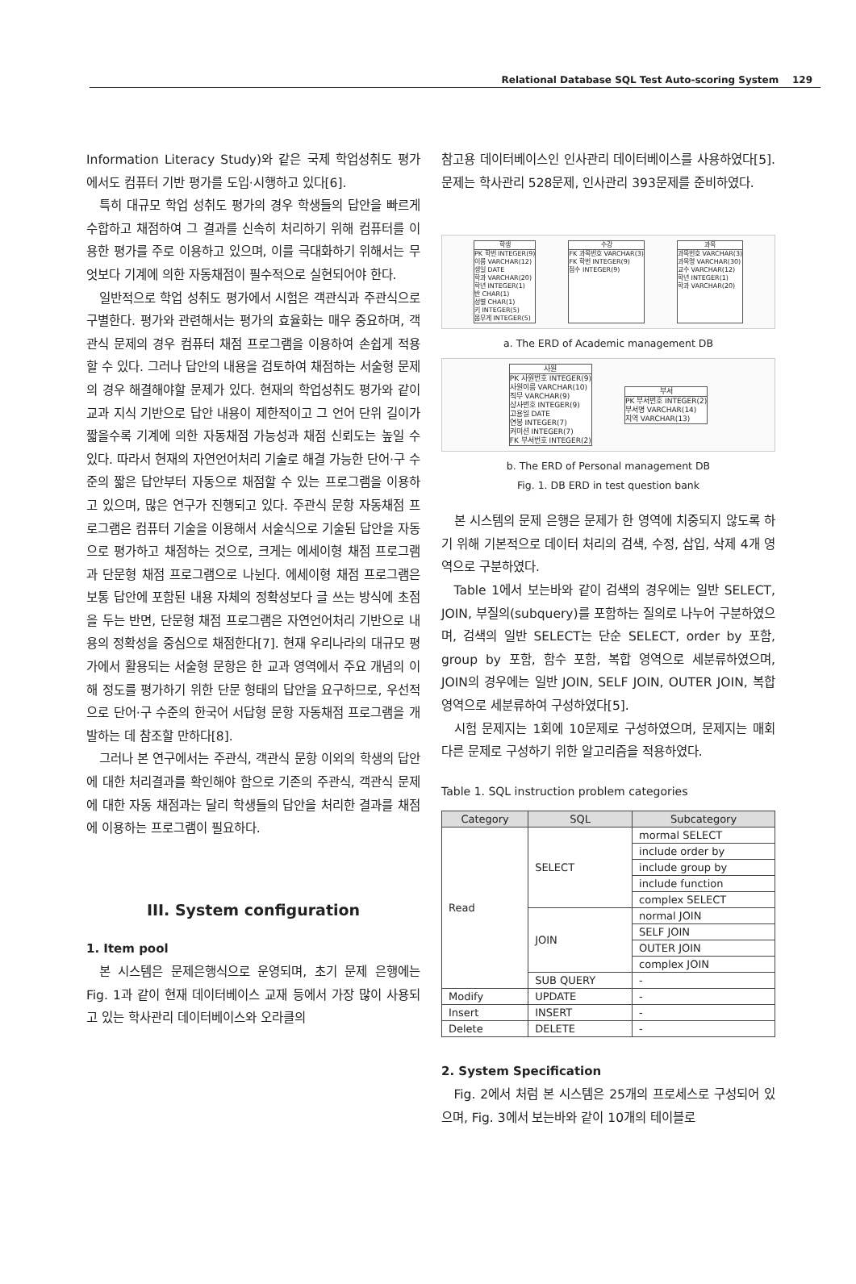Relational Database SQL Test Auto-scoring System 129
Information Literacy Study)와 같은 국제 학업성취도 평가에서도 컴퓨터 기반 평가를 도입·시행하고 있다[6].
특히 대규모 학업 성취도 평가의 경우 학생들의 답안을 빠르게 수합하고 채점하여 그 결과를 신속히 처리하기 위해 컴퓨터를 이용한 평가를 주로 이용하고 있으며, 이를 극대화하기 위해서는 무엇보다 기계에 의한 자동채점이 필수적으로 실현되어야 한다.
일반적으로 학업 성취도 평가에서 시험은 객관식과 주관식으로 구별한다. 평가와 관련해서는 평가의 효율화는 매우 중요하며, 객관식 문제의 경우 컴퓨터 채점 프로그램을 이용하여 손쉽게 적용할 수 있다. 그러나 답안의 내용을 검토하여 채점하는 서술형 문제의 경우 해결해야할 문제가 있다. 현재의 학업성취도 평가와 같이 교과 지식 기반으로 답안 내용이 제한적이고 그 언어 단위 길이가 짧을수록 기계에 의한 자동채점 가능성과 채점 신뢰도는 높일 수 있다. 따라서 현재의 자연언어처리 기술로 해결 가능한 단어·구 수준의 짧은 답안부터 자동으로 채점할 수 있는 프로그램을 이용하고 있으며, 많은 연구가 진행되고 있다. 주관식 문항 자동채점 프로그램은 컴퓨터 기술을 이용해서 서술식으로 기술된 답안을 자동으로 평가하고 채점하는 것으로, 크게는 에세이형 채점 프로그램과 단문형 채점 프로그램으로 나뉜다. 에세이형 채점 프로그램은 보통 답안에 포함된 내용 자체의 정확성보다 글 쓰는 방식에 초점을 두는 반면, 단문형 채점 프로그램은 자연언어처리 기반으로 내용의 정확성을 중심으로 채점한다[7]. 현재 우리나라의 대규모 평가에서 활용되는 서술형 문항은 한 교과 영역에서 주요 개념의 이해 정도를 평가하기 위한 단문 형태의 답안을 요구하므로, 우선적으로 단어·구 수준의 한국어 서답형 문항 자동채점 프로그램을 개발하는 데 참조할 만하다[8].
그러나 본 연구에서는 주관식, 객관식 문항 이외의 학생의 답안에 대한 처리결과를 확인해야 함으로 기존의 주관식, 객관식 문제에 대한 자동 채점과는 달리 학생들의 답안을 처리한 결과를 채점에 이용하는 프로그램이 필요하다.
III. System configuration
1. Item pool
본 시스템은 문제은행식으로 운영되며, 초기 문제 은행에는 Fig. 1과 같이 현재 데이터베이스 교재 등에서 가장 많이 사용되고 있는 학사관리 데이터베이스와 오라클의
참고용 데이터베이스인 인사관리 데이터베이스를 사용하였다[5]. 문제는 학사관리 528문제, 인사관리 393문제를 준비하였다.
학생
PK 학번 INTEGER(9)
이름 VARCHAR(12)
생일 DATE
학과 VARCHAR(20)
학년 INTEGER(1)
반 CHAR(1)
성별 CHAR(1)
키 INTEGER(5)
몸무게 INTEGER(5)
수강
FK 과목번호 VARCHAR(3)
FK 학번 INTEGER(9)
점수 INTEGER(9)
과목
과목번호 VARCHAR(3)
과목명 VARCHAR(30)
교수 VARCHAR(12)
학년 INTEGER(1)
학과 VARCHAR(20)
a. The ERD of Academic management DB
사원
PK 사원번호 INTEGER(9)
사원이름 VARCHAR(10)
직무 VARCHAR(9)
상사번호 INTEGER(9)
고용일 DATE
연봉 INTEGER(7)
커미션 INTEGER(7)
FK 부서번호 INTEGER(2)
부서
PK 부서번호 INTEGER(2)
부서명 VARCHAR(14)
지역 VARCHAR(13)
b. The ERD of Personal management DB
Fig. 1. DB ERD in test question bank
본 시스템의 문제 은행은 문제가 한 영역에 치중되지 않도록 하기 위해 기본적으로 데이터 처리의 검색, 수정, 삽입, 삭제 4개 영역으로 구분하였다.
Table 1에서 보는바와 같이 검색의 경우에는 일반 SELECT, JOIN, 부질의(subquery)를 포함하는 질의로 나누어 구분하였으며, 검색의 일반 SELECT는 단순 SELECT, order by 포함, group by 포함, 함수 포함, 복합 영역으로 세분류하였으며, JOIN의 경우에는 일반 JOIN, SELF JOIN, OUTER JOIN, 복합영역으로 세분류하여 구성하였다[5].
시험 문제지는 1회에 10문제로 구성하였으며, 문제지는 매회 다른 문제로 구성하기 위한 알고리즘을 적용하였다.
Table 1. SQL instruction problem categories
| Category | SQL | Subcategory |
| --- | --- | --- |
| Read | SELECT | mormal SELECT |
| | | include order by |
| | | include group by |
| | | include function |
| | | complex SELECT |
| | JOIN | normal JOIN |
| | | SELF JOIN |
| | | OUTER JOIN |
| | | complex JOIN |
| | SUB QUERY | - |
| Modify | UPDATE | - |
| Insert | INSERT | - |
| Delete | DELETE | - |
2. System Specification
Fig. 2에서 처럼 본 시스템은 25개의 프로세스로 구성되어 있으며, Fig. 3에서 보는바와 같이 10개의 테이블로